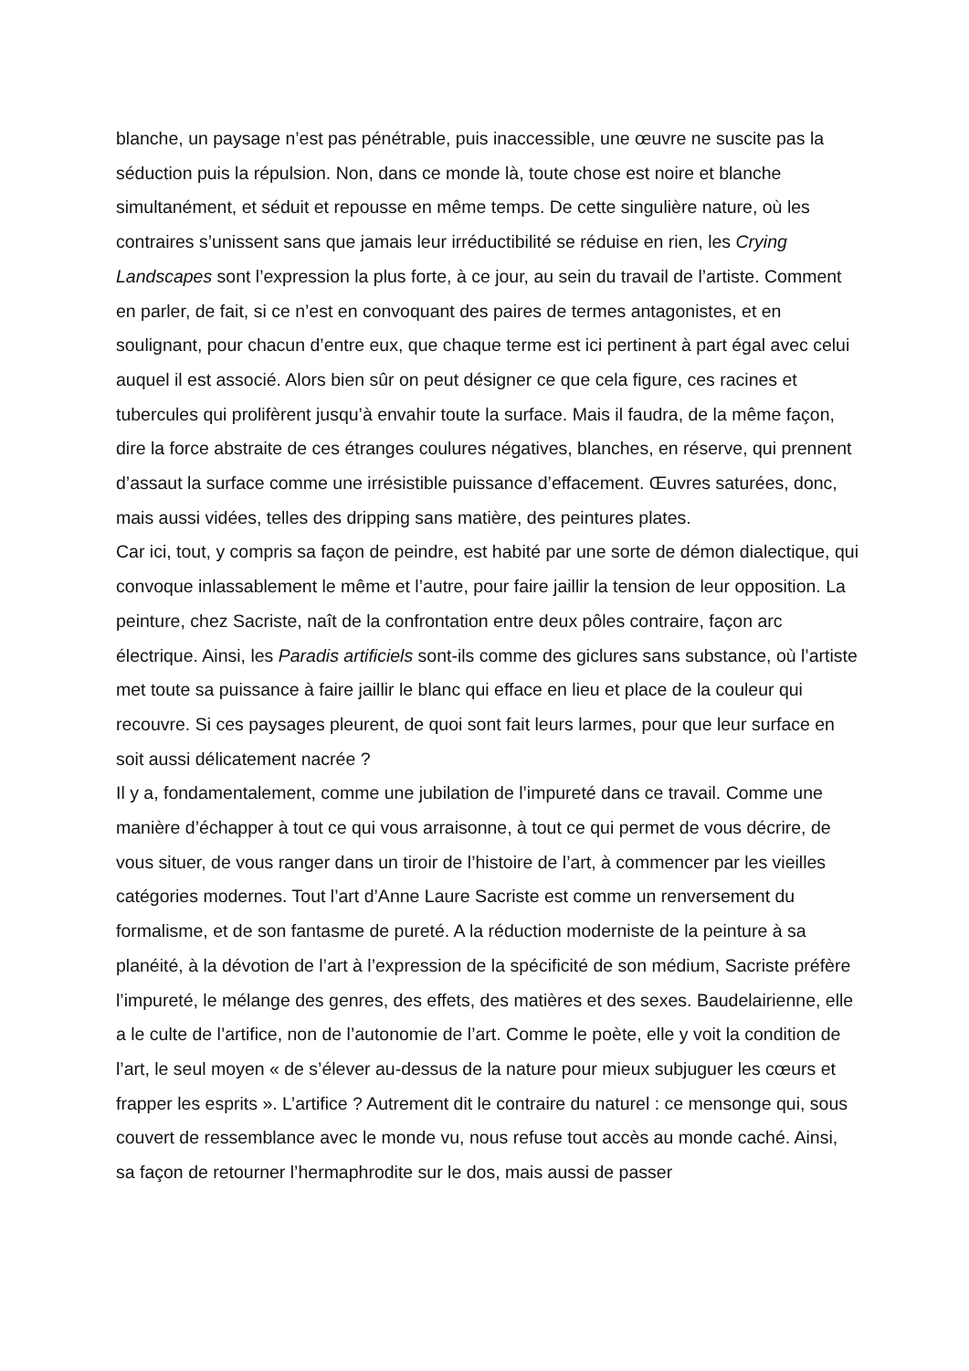blanche, un paysage n’est pas pénétrable, puis inaccessible, une œuvre ne suscite pas la séduction puis la répulsion. Non, dans ce monde là, toute chose est noire et blanche simultanément, et séduit et repousse en même temps. De cette singulière nature, où les contraires s’unissent sans que jamais leur irréductibilité se réduise en rien, les Crying Landscapes sont l’expression la plus forte, à ce jour, au sein du travail de l’artiste. Comment en parler, de fait, si ce n’est en convoquant des paires de termes antagonistes, et en soulignant, pour chacun d’entre eux, que chaque terme est ici pertinent à part égal avec celui auquel il est associé. Alors bien sûr on peut désigner ce que cela figure, ces racines et tubercules qui prolifèrent jusqu’à envahir toute la surface. Mais il faudra, de la même façon, dire la force abstraite de ces étranges coulures négatives, blanches, en réserve, qui prennent d’assaut la surface comme une irrésistible puissance d’effacement. Œuvres saturées, donc, mais aussi vidées, telles des dripping sans matière, des peintures plates.
Car ici, tout, y compris sa façon de peindre, est habité par une sorte de démon dialectique, qui convoque inlassablement le même et l’autre, pour faire jaillir la tension de leur opposition. La peinture, chez Sacriste, naît de la confrontation entre deux pôles contraire, façon arc électrique. Ainsi, les Paradis artificiels sont-ils comme des giclures sans substance, où l’artiste met toute sa puissance à faire jaillir le blanc qui efface en lieu et place de la couleur qui recouvre. Si ces paysages pleurent, de quoi sont fait leurs larmes, pour que leur surface en soit aussi délicatement nacrée ?
Il y a, fondamentalement, comme une jubilation de l’impureté dans ce travail. Comme une manière d’échapper à tout ce qui vous arraisonne, à tout ce qui permet de vous décrire, de vous situer, de vous ranger dans un tiroir de l’histoire de l’art, à commencer par les vieilles catégories modernes. Tout l’art d’Anne Laure Sacriste est comme un renversement du formalisme, et de son fantasme de pureté. A la réduction moderniste de la peinture à sa planéité, à la dévotion de l’art à l’expression de la spécificité de son médium, Sacriste préfère l’impureté, le mélange des genres, des effets, des matières et des sexes. Baudelairienne, elle a le culte de l’artifice, non de l’autonomie de l’art. Comme le poète, elle y voit la condition de l’art, le seul moyen « de s’élever au-dessus de la nature pour mieux subjuguer les cœurs et frapper les esprits ». L’artifice ? Autrement dit le contraire du naturel : ce mensonge qui, sous couvert de ressemblance avec le monde vu, nous refuse tout accès au monde caché. Ainsi, sa façon de retourner l’hermaphrodite sur le dos, mais aussi de passer